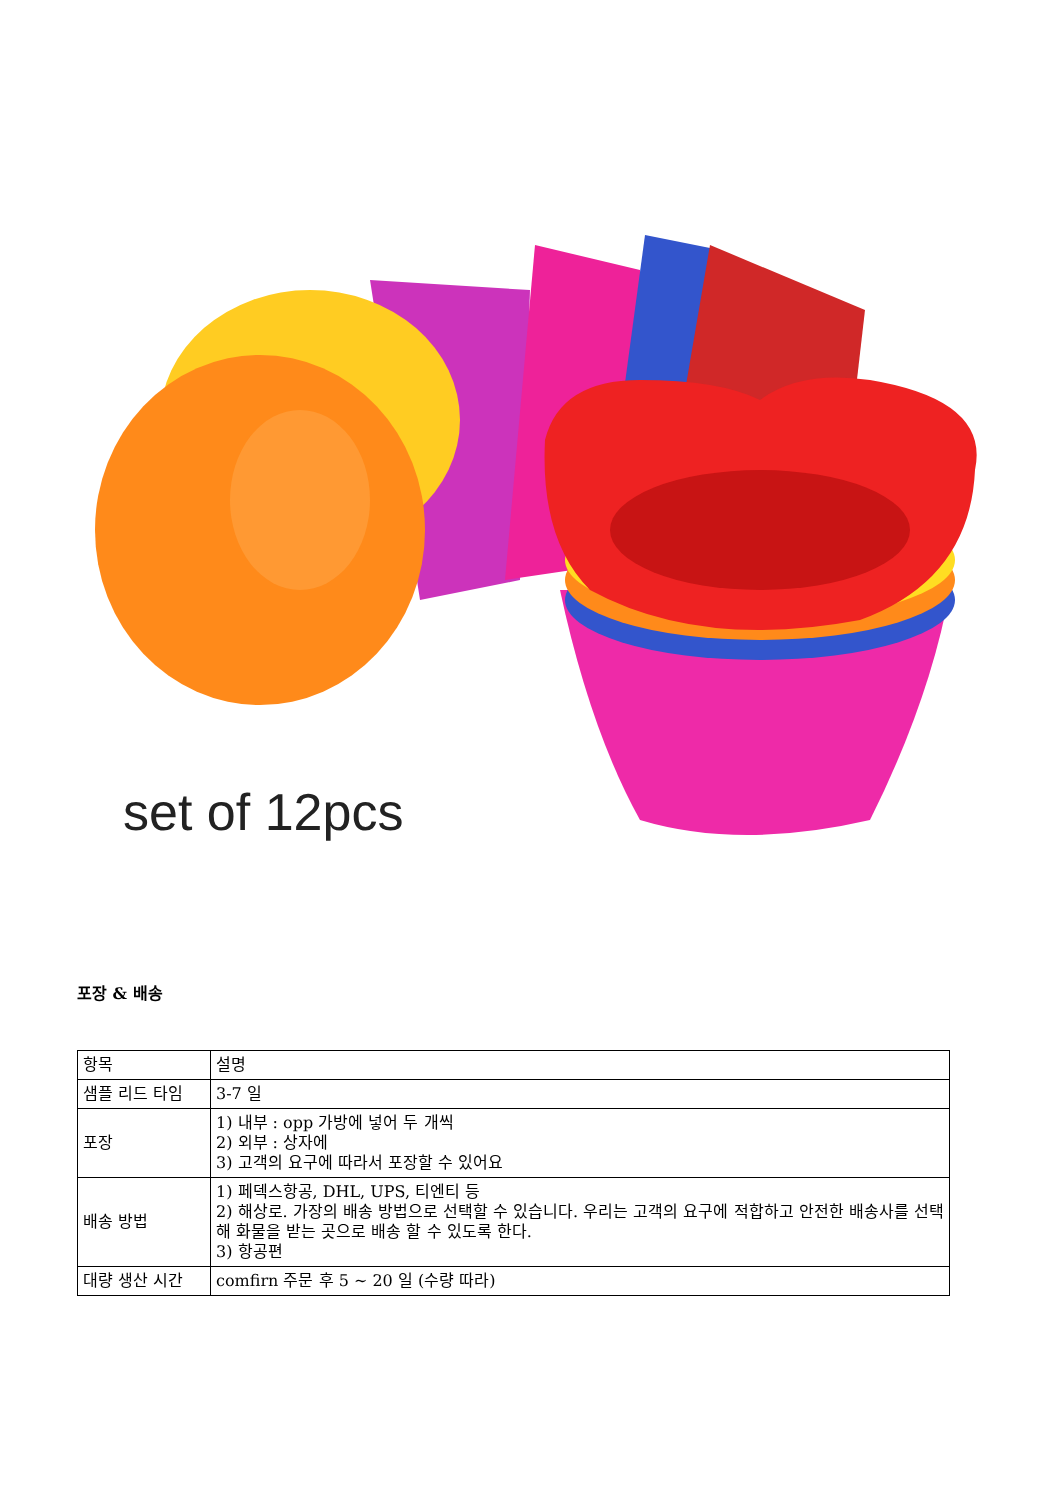set of 12pcs
포장 & 배송
| 항목 | 설명 |
| 샘플 리드 타임 | 3-7 일 |
| 포장 | 1) 내부 : opp 가방에 넣어 두 개씩 2) 외부 : 상자에 3) 고객의 요구에 따라서 포장할 수 있어요 |
| 배송 방법 | 1) 페덱스항공, DHL, UPS, 티엔티 등 2) 해상로. 가장의 배송 방법으로 선택할 수 있습니다. 우리는 고객의 요구에 적합하고 안전한 배송사를 선택해 화물을 받는 곳으로 배송 할 수 있도록 한다. 3) 항공편 |
| 대량 생산 시간 | comfirn 주문 후 5 ~ 20 일 (수량 따라) |